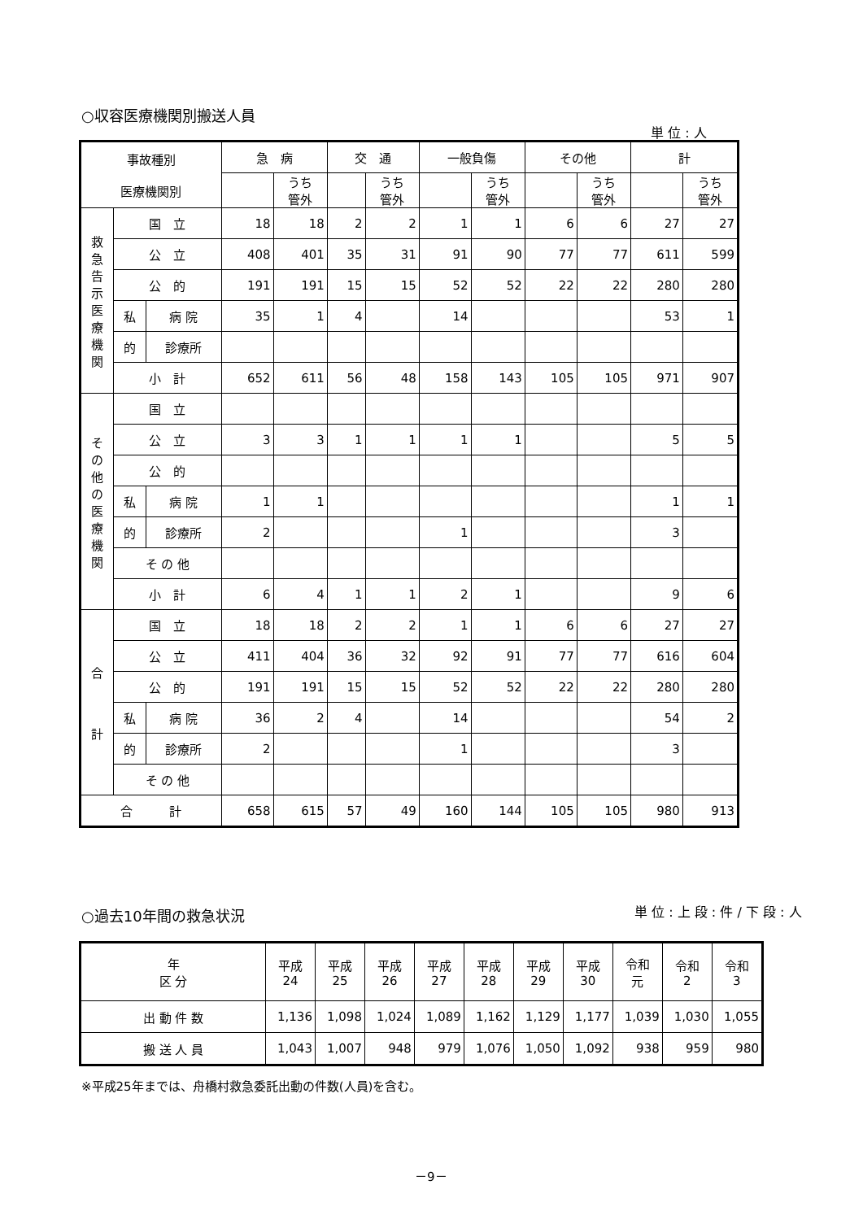○収容医療機関別搬送人員
単 位 : 人
| 事故種別 医療機関別 | | | 急 病 | | 交 通 | | 一般負傷 | | その他 | | 計 | |
| | | | | うち 管外 | | うち 管外 | | うち 管外 | | うち 管外 | | うち 管外 |
| 救 急 告 示 医 療 機 関 | 国 立 | | 18 | 18 | 2 | 2 | 1 | 1 | 6 | 6 | 27 | 27 |
| | 公 立 | | 408 | 401 | 35 | 31 | 91 | 90 | 77 | 77 | 611 | 599 |
| | 公 的 | | 191 | 191 | 15 | 15 | 52 | 52 | 22 | 22 | 280 | 280 |
| | 私 | 病 院 | 35 | 1 | 4 | | 14 | | | | 53 | 1 |
| | 的 | 診療所 | | | | | | | | | | |
| | 小 計 | | 652 | 611 | 56 | 48 | 158 | 143 | 105 | 105 | 971 | 907 |
| そ の 他 の 医 療 機 関 | 国 立 | | | | | | | | | | | |
| | 公 立 | | 3 | 3 | 1 | 1 | 1 | 1 | | | 5 | 5 |
| | 公 的 | | | | | | | | | | | |
| | 私 | 病 院 | 1 | 1 | | | | | | | 1 | 1 |
| | 的 | 診療所 | 2 | | | | 1 | | | | 3 | |
| | そ の 他 | | | | | | | | | | | |
| | 小 計 | | 6 | 4 | 1 | 1 | 2 | 1 | | | 9 | 6 |
| 合 計 | 国 立 | | 18 | 18 | 2 | 2 | 1 | 1 | 6 | 6 | 27 | 27 |
| | 公 立 | | 411 | 404 | 36 | 32 | 92 | 91 | 77 | 77 | 616 | 604 |
| | 公 的 | | 191 | 191 | 15 | 15 | 52 | 52 | 22 | 22 | 280 | 280 |
| | 私 | 病 院 | 36 | 2 | 4 | | 14 | | | | 54 | 2 |
| | 的 | 診療所 | 2 | | | | 1 | | | | 3 | |
| | そ の 他 | | | | | | | | | | | |
| 合 計 | | | 658 | 615 | 57 | 49 | 160 | 144 | 105 | 105 | 980 | 913 |
○過去10年間の救急状況 単 位 : 上 段 : 件 / 下 段 : 人
| 年 区 分 | 平成 24 | 平成 25 | 平成 26 | 平成 27 | 平成 28 | 平成 29 | 平成 30 | 令和 元 | 令和 2 | 令和 3 |
| 出 動 件 数 | 1,136 | 1,098 | 1,024 | 1,089 | 1,162 | 1,129 | 1,177 | 1,039 | 1,030 | 1,055 |
| 搬 送 人 員 | 1,043 | 1,007 | 948 | 979 | 1,076 | 1,050 | 1,092 | 938 | 959 | 980 |
※平成25年までは、舟橋村救急委託出動の件数(人員)を含む。
－9－